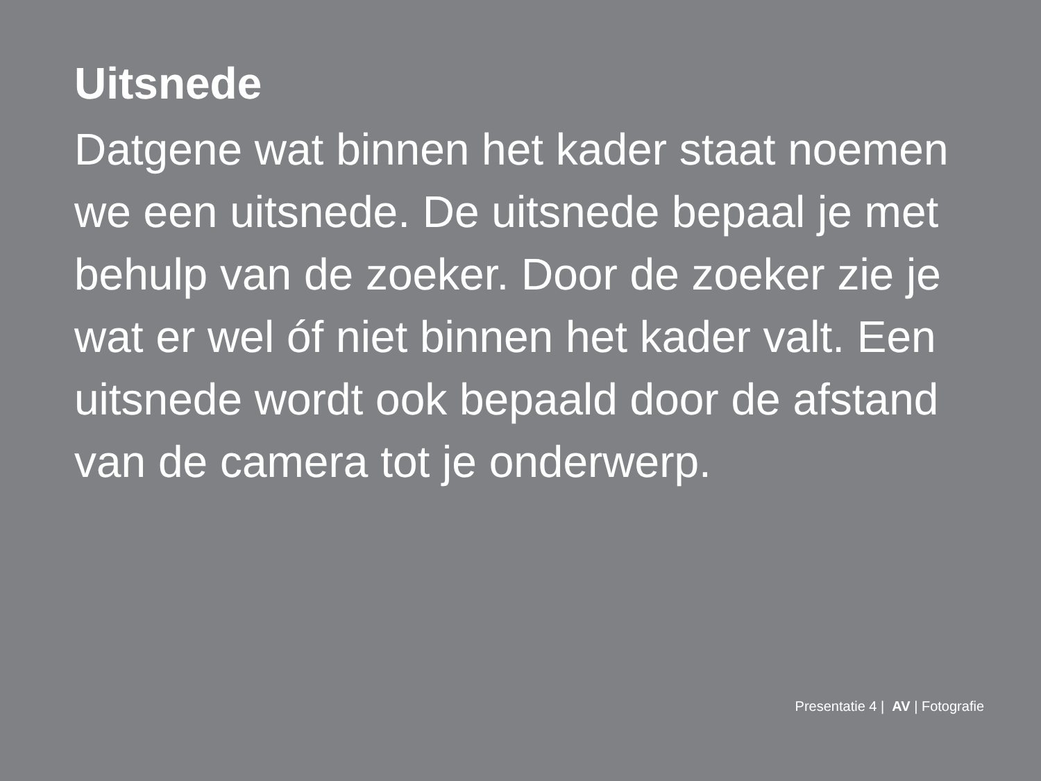Uitsnede
Datgene wat binnen het kader staat noemen we een uitsnede. De uitsnede bepaal je met behulp van de zoeker. Door de zoeker zie je wat er wel óf niet binnen het kader valt. Een uitsnede wordt ook bepaald door de afstand van de camera tot je onderwerp.
Presentatie 4 | AV | Fotografie